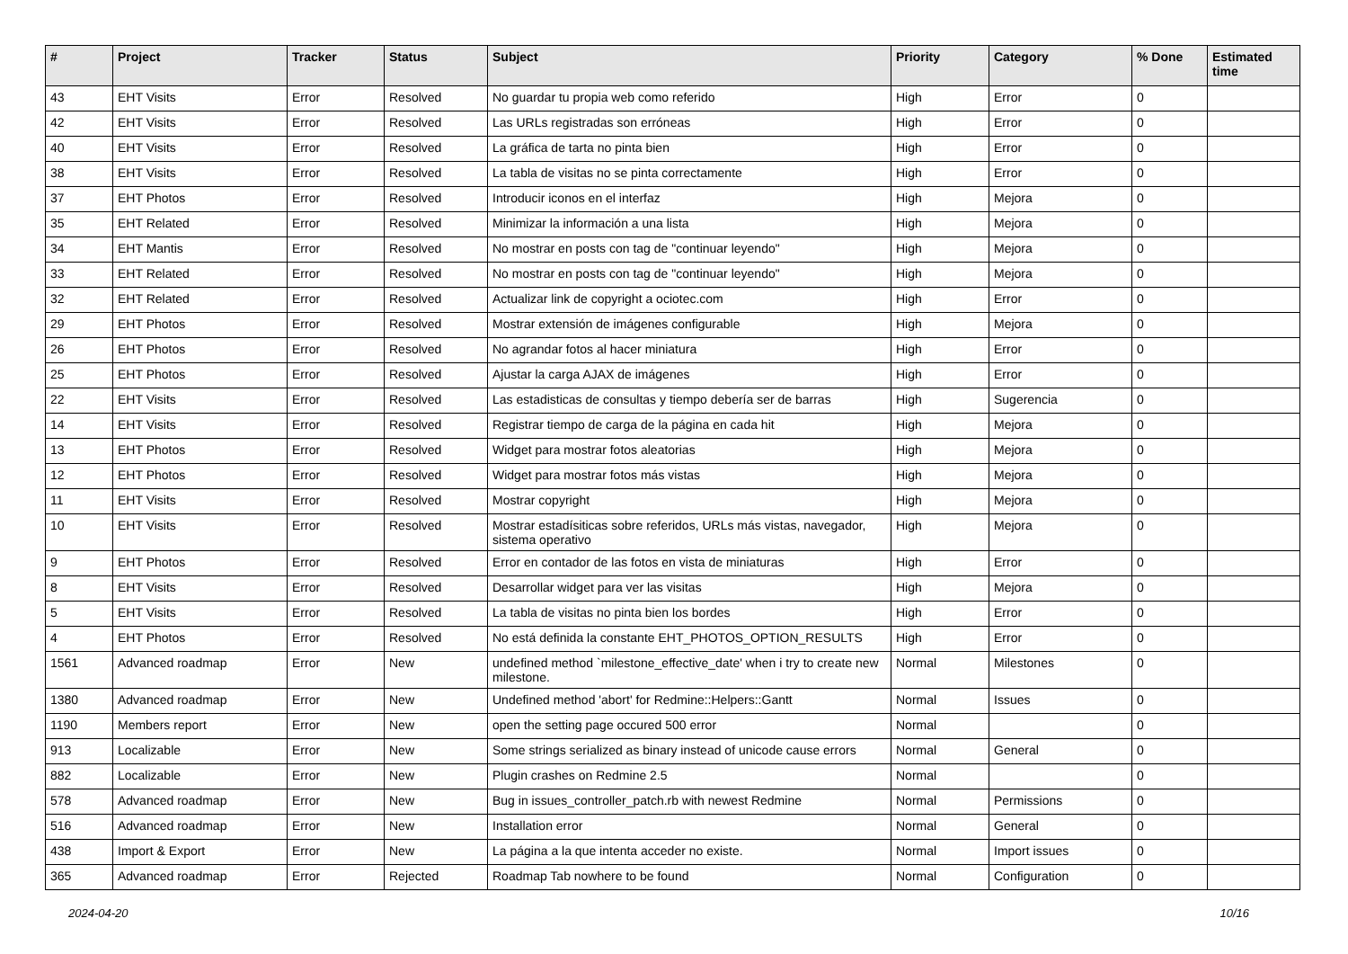| # | Project | Tracker | Status | Subject | Priority | Category | % Done | Estimated time |
| --- | --- | --- | --- | --- | --- | --- | --- | --- |
| 43 | EHT Visits | Error | Resolved | No guardar tu propia web como referido | High | Error | 0 | |
| 42 | EHT Visits | Error | Resolved | Las URLs registradas son erróneas | High | Error | 0 | |
| 40 | EHT Visits | Error | Resolved | La gráfica de tarta no pinta bien | High | Error | 0 | |
| 38 | EHT Visits | Error | Resolved | La tabla de visitas no se pinta correctamente | High | Error | 0 | |
| 37 | EHT Photos | Error | Resolved | Introducir iconos en el interfaz | High | Mejora | 0 | |
| 35 | EHT Related | Error | Resolved | Minimizar la información a una lista | High | Mejora | 0 | |
| 34 | EHT Mantis | Error | Resolved | No mostrar en posts con tag de "continuar leyendo" | High | Mejora | 0 | |
| 33 | EHT Related | Error | Resolved | No mostrar en posts con tag de "continuar leyendo" | High | Mejora | 0 | |
| 32 | EHT Related | Error | Resolved | Actualizar link de copyright a ociotec.com | High | Error | 0 | |
| 29 | EHT Photos | Error | Resolved | Mostrar extensión de imágenes configurable | High | Mejora | 0 | |
| 26 | EHT Photos | Error | Resolved | No agrandar fotos al hacer miniatura | High | Error | 0 | |
| 25 | EHT Photos | Error | Resolved | Ajustar la carga AJAX de imágenes | High | Error | 0 | |
| 22 | EHT Visits | Error | Resolved | Las estadisticas de consultas y tiempo debería ser de barras | High | Sugerencia | 0 | |
| 14 | EHT Visits | Error | Resolved | Registrar tiempo de carga de la página en cada hit | High | Mejora | 0 | |
| 13 | EHT Photos | Error | Resolved | Widget para mostrar fotos aleatorias | High | Mejora | 0 | |
| 12 | EHT Photos | Error | Resolved | Widget para mostrar fotos más vistas | High | Mejora | 0 | |
| 11 | EHT Visits | Error | Resolved | Mostrar copyright | High | Mejora | 0 | |
| 10 | EHT Visits | Error | Resolved | Mostrar estadísiticas sobre referidos, URLs más vistas, navegador, sistema operativo | High | Mejora | 0 | |
| 9 | EHT Photos | Error | Resolved | Error en contador de las fotos en vista de miniaturas | High | Error | 0 | |
| 8 | EHT Visits | Error | Resolved | Desarrollar widget para ver las visitas | High | Mejora | 0 | |
| 5 | EHT Visits | Error | Resolved | La tabla de visitas no pinta bien los bordes | High | Error | 0 | |
| 4 | EHT Photos | Error | Resolved | No está definida la constante EHT_PHOTOS_OPTION_RESULTS | High | Error | 0 | |
| 1561 | Advanced roadmap | Error | New | undefined method `milestone_effective_date' when i try to create new milestone. | Normal | Milestones | 0 | |
| 1380 | Advanced roadmap | Error | New | Undefined method 'abort' for Redmine::Helpers::Gantt | Normal | Issues | 0 | |
| 1190 | Members report | Error | New | open the setting page occured 500 error | Normal | | 0 | |
| 913 | Localizable | Error | New | Some strings serialized as binary instead of unicode cause errors | Normal | General | 0 | |
| 882 | Localizable | Error | New | Plugin crashes on Redmine 2.5 | Normal | | 0 | |
| 578 | Advanced roadmap | Error | New | Bug in issues_controller_patch.rb with newest Redmine | Normal | Permissions | 0 | |
| 516 | Advanced roadmap | Error | New | Installation error | Normal | General | 0 | |
| 438 | Import & Export | Error | New | La página a la que intenta acceder no existe. | Normal | Import issues | 0 | |
| 365 | Advanced roadmap | Error | Rejected | Roadmap Tab nowhere to be found | Normal | Configuration | 0 | |
2024-04-20 10/16